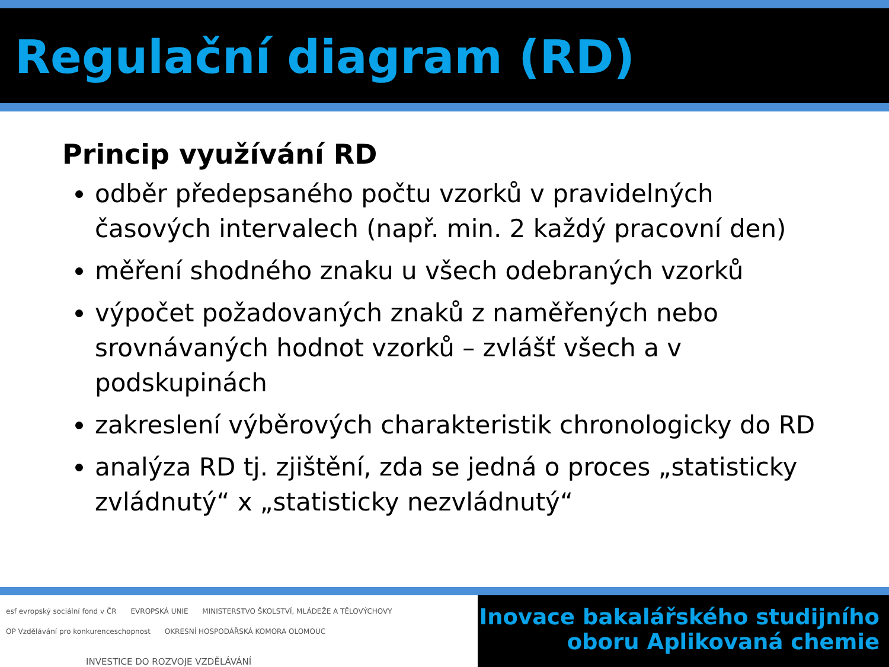Regulační diagram (RD)
Princip využívání RD
odběr předepsaného počtu vzorků v pravidelných časových intervalech (např. min. 2 každý pracovní den)
měření shodného znaku u všech odebraných vzorků
výpočet požadovaných znaků z naměřených nebo srovnávaných hodnot vzorků – zvlášť všech a v podskupinách
zakreslení výběrových charakteristik chronologicky do RD
analýza RD tj. zjištění, zda se jedná o proces „statisticky zvládnutý“ x „statisticky nezvládnutý“
esf evropský sociální fond v ČR EVROPSKÁ UNIE MINISTERSTVO ŠKOLSTVÍ, MLÁDEŽE A TĚLOVÝCHOVY OP Vzdělávání pro konkurenceschopnost OKRESNÍ HOSPODÁŘSKÁ KOMORA OLOMOUC
INVESTICE DO ROZVOJE VZDĚLÁVÁNÍ
Inovace bakalářského studijního
oboru Aplikovaná chemie